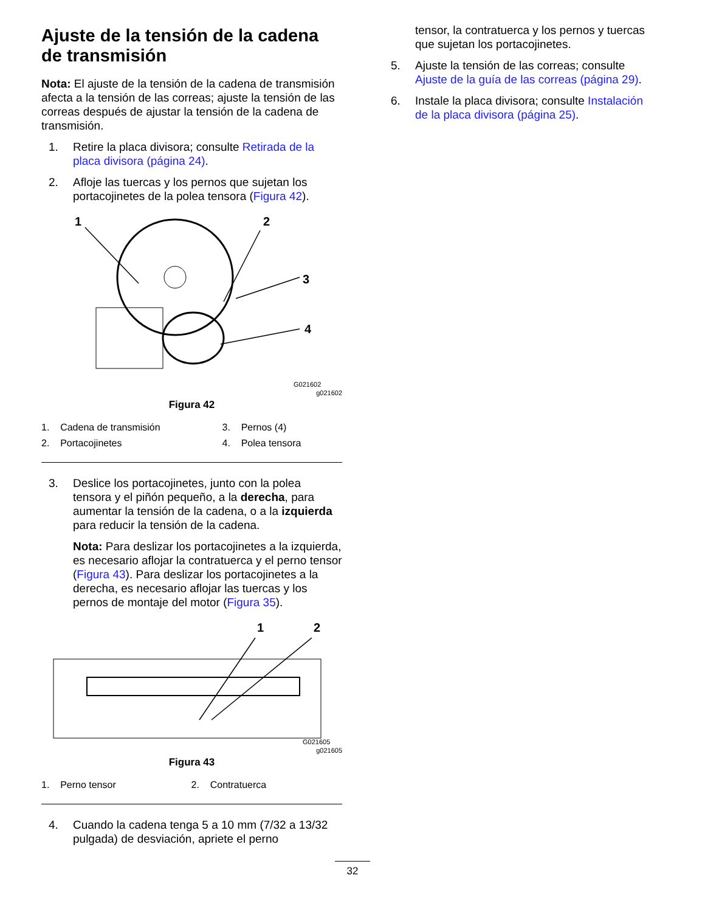Ajuste de la tensión de la cadena de transmisión
Nota: El ajuste de la tensión de la cadena de transmisión afecta a la tensión de las correas; ajuste la tensión de las correas después de ajustar la tensión de la cadena de transmisión.
1. Retire la placa divisora; consulte Retirada de la placa divisora (página 24).
2. Afloje las tuercas y los pernos que sujetan los portacojinetes de la polea tensora (Figura 42).
1
2
3
4
G021602
g021602
Figura 42
| 1. Cadena de transmisión | 3. Pernos (4) |
| 2. Portacojinetes | 4. Polea tensora |
3. Deslice los portacojinetes, junto con la polea tensora y el piñón pequeño, a la derecha, para aumentar la tensión de la cadena, o a la izquierda para reducir la tensión de la cadena.
Nota: Para deslizar los portacojinetes a la izquierda, es necesario aflojar la contratuerca y el perno tensor (Figura 43). Para deslizar los portacojinetes a la derecha, es necesario aflojar las tuercas y los pernos de montaje del motor (Figura 35).
1
2
G021605
g021605
Figura 43
| 1. Perno tensor | 2. Contratuerca |
4. Cuando la cadena tenga 5 a 10 mm (7/32 a 13/32 pulgada) de desviación, apriete el perno
tensor, la contratuerca y los pernos y tuercas que sujetan los portacojinetes.
5. Ajuste la tensión de las correas; consulte Ajuste de la guía de las correas (página 29).
6. Instale la placa divisora; consulte Instalación de la placa divisora (página 25).
32